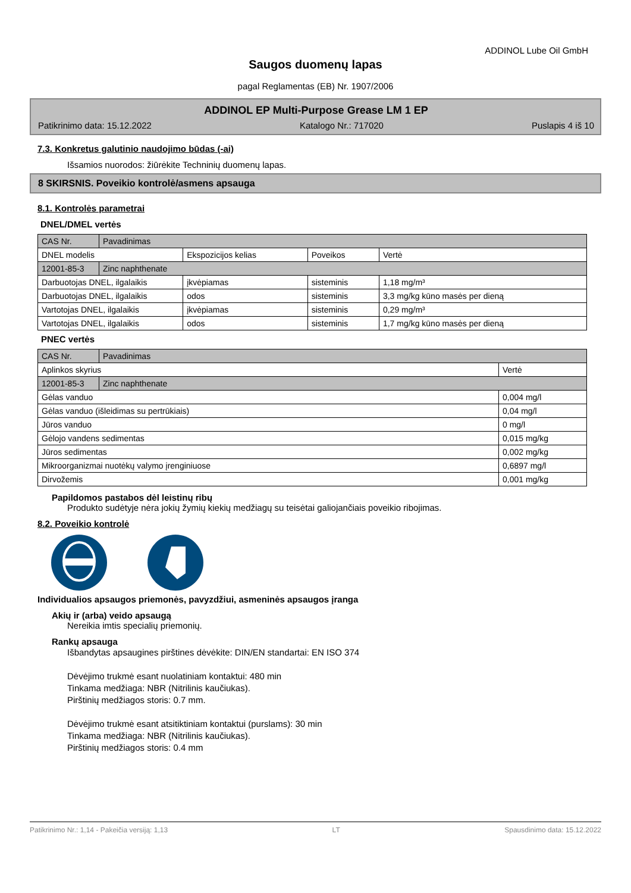ADDINOL Lube Oil GmbH
Saugos duomenų lapas
pagal Reglamentas (EB) Nr. 1907/2006
ADDINOL EP Multi-Purpose Grease LM 1 EP
Patikrinimo data: 15.12.2022 Katalogo Nr.: 717020 Puslapis 4 iš 10
7.3. Konkretus galutinio naudojimo būdas (-ai)
Išsamios nuorodos: žiūrėkite Techninių duomenų lapas.
8 SKIRSNIS. Poveikio kontrolė/asmens apsauga
8.1. Kontrolės parametrai
DNEL/DMEL vertės
| CAS Nr. | Pavadinimas | | | |
| DNEL modelis | | Ekspozicijos kelias | Poveikos | Vertė |
| 12001-85-3 | Zinc naphthenate | | | |
| Darbuotojas DNEL, ilgalaikis | | įkvėpiamas | sisteminis | 1,18 mg/m³ |
| Darbuotojas DNEL, ilgalaikis | | odos | sisteminis | 3,3 mg/kg kūno masės per dieną |
| Vartotojas DNEL, ilgalaikis | | įkvėpiamas | sisteminis | 0,29 mg/m³ |
| Vartotojas DNEL, ilgalaikis | | odos | sisteminis | 1,7 mg/kg kūno masės per dieną |
PNEC vertės
| CAS Nr. | Pavadinimas | |
| Aplinkos skyrius | | Vertė |
| 12001-85-3 | Zinc naphthenate | |
| Gėlas vanduo | | 0,004 mg/l |
| Gėlas vanduo (išleidimas su pertrūkiais) | | 0,04 mg/l |
| Jūros vanduo | | 0 mg/l |
| Gėlojo vandens sedimentas | | 0,015 mg/kg |
| Jūros sedimentas | | 0,002 mg/kg |
| Mikroorganizmai nuotėkų valymo įrenginiuose | | 0,6897 mg/l |
| Dirvožemis | | 0,001 mg/kg |
Papildomos pastabos dėl leistinų ribų
Produkto sudėtyje nėra jokių žymių kiekių medžiagų su teisėtai galiojančiais poveikio ribojimas.
8.2. Poveikio kontrolė
Individualios apsaugos priemonės, pavyzdžiui, asmeninės apsaugos įranga
Akių ir (arba) veido apsaugą
Nereikia imtis specialių priemonių.
Rankų apsauga
Išbandytas apsaugines pirštines dėvėkite: DIN/EN standartai: EN ISO 374
Dėvėjimo trukmė esant nuolatiniam kontaktui: 480 min
Tinkama medžiaga: NBR (Nitrilinis kaučiukas).
Pirštinių medžiagos storis: 0.7 mm.
Dėvėjimo trukmė esant atsitiktiniam kontaktui (purslams): 30 min
Tinkama medžiaga: NBR (Nitrilinis kaučiukas).
Pirštinių medžiagos storis: 0.4 mm
Patikrinimo Nr.: 1,14 - Pakeičia versiją: 1,13 LT Spausdinimo data: 15.12.2022